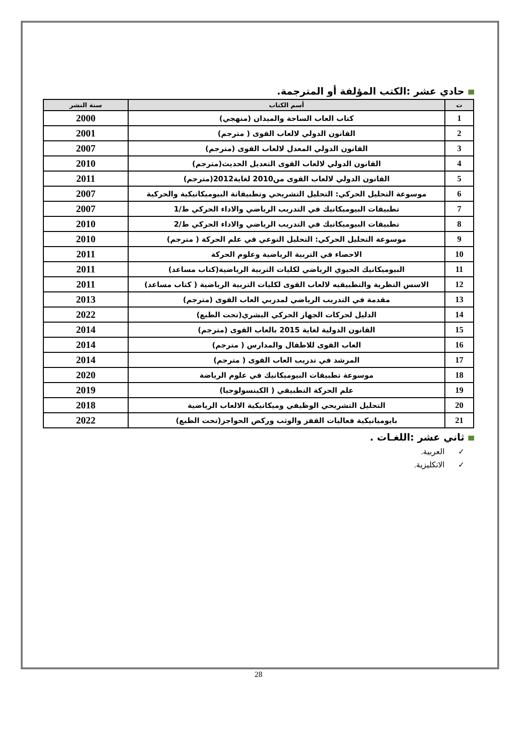حادي عشر :الكتب المؤلفة أو المترجمة.
| ت | أسم الكتاب | سنة النشر |
| --- | --- | --- |
| 1 | كتاب العاب الساحة والميدان (منهجي) | 2000 |
| 2 | القانون الدولي لالعاب القوى ( مترجم) | 2001 |
| 3 | القانون الدولي المعدل لالعاب القوى (مترجم) | 2007 |
| 4 | القانون الدولي لالعاب القوى التعديل الحديث(مترجم) | 2010 |
| 5 | القانون الدولي لالعاب القوى من2010 لغاية2012(مترجم) | 2011 |
| 6 | موسوعة التحليل الحركي: التحليل التشريحي وتطبيقاتة البيوميكانيكية والحركية | 2007 |
| 7 | تطبيقات البيوميكانيك في التدريب الرياضي والاداء الحركي ط/1 | 2007 |
| 8 | تطبيقات البيوميكانيك في التدريب الرياضي والاداء الحركي ط/2 | 2010 |
| 9 | موسوعة التحليل الحركي: التحليل النوعي في علم الحركة ( مترجم) | 2010 |
| 10 | الاحصاء في التربية الرياضية وعلوم الحركة | 2011 |
| 11 | البيوميكانيك الحيوي الرياضي لكليات التربية الرياضية(كتاب مساعد) | 2011 |
| 12 | الاسس النظرية والتطبيقيه لالعاب القوى لكليات التربية الرياضية ( كتاب مساعد) | 2011 |
| 13 | مقدمة في التدريب الرياضي لمدربي العاب القوى (مترجم) | 2013 |
| 14 | الدليل لحركات الجهاز الحركي البشري(تحت الطبع) | 2022 |
| 15 | القانون الدولية لغاية 2015 بالعاب القوى (مترجم) | 2014 |
| 16 | العاب القوى للاطفال والمدارس ( مترجم) | 2014 |
| 17 | المرشد في تدريب العاب القوى ( مترجم) | 2014 |
| 18 | موسوعة تطبيقات البيوميكانيك في علوم الرياضة | 2020 |
| 19 | علم الحركة التطبيقي ( الكينسولوجيا) | 2019 |
| 20 | التحليل التشريحي الوظيفي وميكانيكية الالعاب الرياضية | 2018 |
| 21 | بايوميانيكية فعاليات القفز والوثب وركض الحواجز(تحت الطبع) | 2022 |
ثاني عشر :اللغـات .
✓ العربية.
✓ الانكليزية.
28